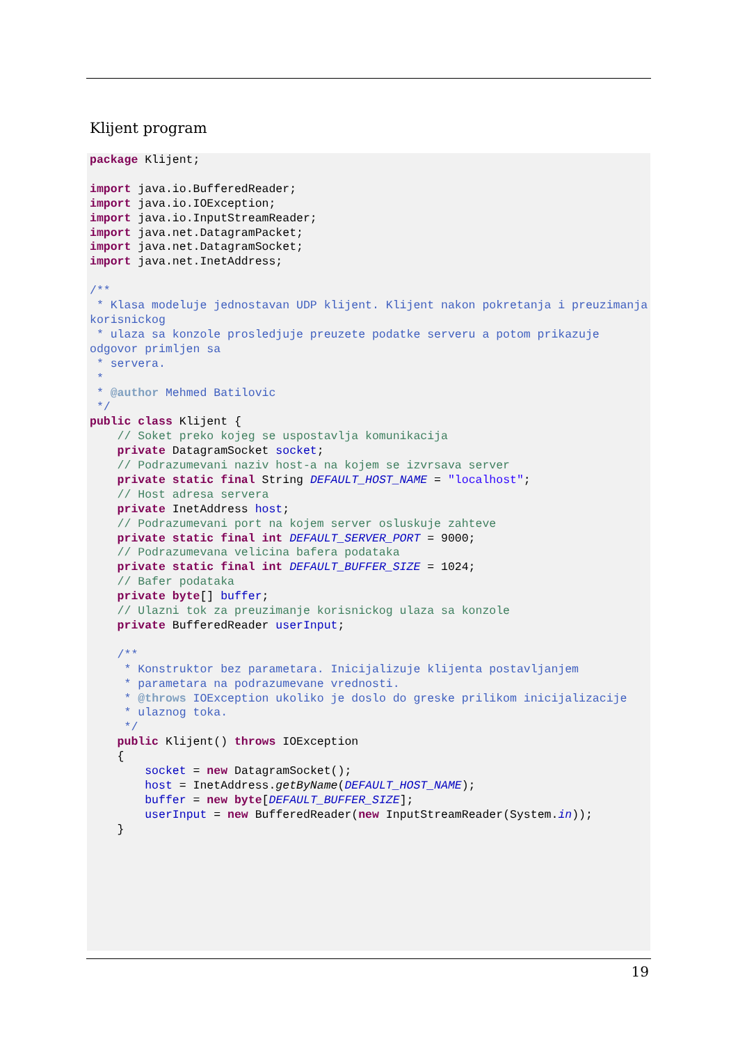Klijent program
package Klijent;

import java.io.BufferedReader;
import java.io.IOException;
import java.io.InputStreamReader;
import java.net.DatagramPacket;
import java.net.DatagramSocket;
import java.net.InetAddress;

/**
 * Klasa modeluje jednostavan UDP klijent. Klijent nakon pokretanja i preuzimanja korisnickog
 * ulaza sa konzole prosledjuje preuzete podatke serveru a potom prikazuje odgovor primljen sa
 * servera.
 *
 * @author Mehmed Batilovic
 */
public class Klijent {
    // Soket preko kojeg se uspostavlja komunikacija
    private DatagramSocket socket;
    // Podrazumevani naziv host-a na kojem se izvrsava server
    private static final String DEFAULT_HOST_NAME = "localhost";
    // Host adresa servera
    private InetAddress host;
    // Podrazumevani port na kojem server osluskuje zahteve
    private static final int DEFAULT_SERVER_PORT = 9000;
    // Podrazumevana velicina bafera podataka
    private static final int DEFAULT_BUFFER_SIZE = 1024;
    // Bafer podataka
    private byte[] buffer;
    // Ulazni tok za preuzimanje korisnickog ulaza sa konzole
    private BufferedReader userInput;

    /**
     * Konstruktor bez parametara. Inicijalizuje klijenta postavljanjem
     * parametara na podrazumevane vrednosti.
     * @throws IOException ukoliko je doslo do greske prilikom inicijalizacije
     * ulaznog toka.
     */
    public Klijent() throws IOException
    {
        socket = new DatagramSocket();
        host = InetAddress.getByName(DEFAULT_HOST_NAME);
        buffer = new byte[DEFAULT_BUFFER_SIZE];
        userInput = new BufferedReader(new InputStreamReader(System.in));
    }
19